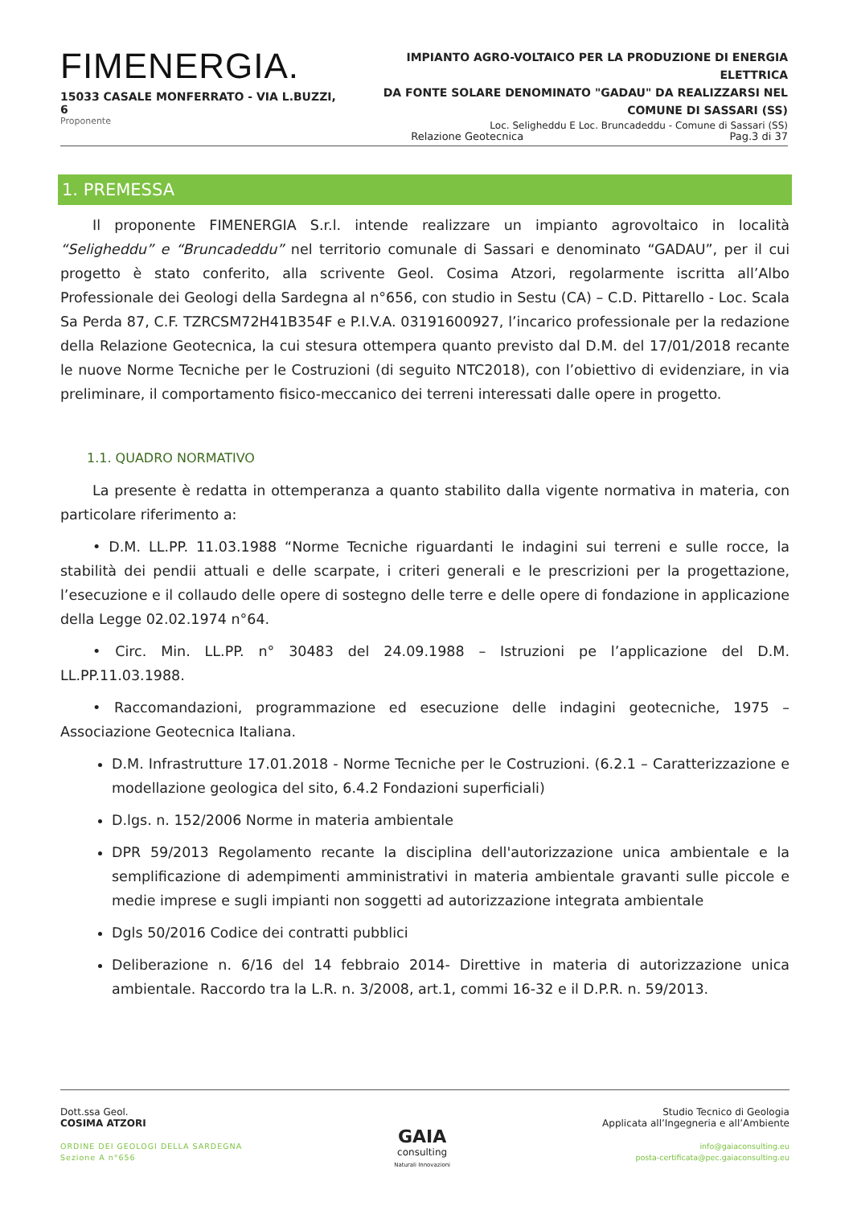FIMENERGIA.
15033 CASALE MONFERRATO - VIA L.BUZZI, 6
Proponente
IMPIANTO AGRO-VOLTAICO PER LA PRODUZIONE DI ENERGIA ELETTRICA
DA FONTE SOLARE DENOMINATO "GADAU" DA REALIZZARSI NEL
COMUNE DI SASSARI (SS)
Loc. Seligheddu E Loc. Bruncadeddu - Comune di Sassari (SS)
Relazione Geotecnica Pag.3 di 37
1. PREMESSA
Il proponente FIMENERGIA S.r.l. intende realizzare un impianto agrovoltaico in località “Seligheddu” e “Bruncadeddu” nel territorio comunale di Sassari e denominato “GADAU”, per il cui progetto è stato conferito, alla scrivente Geol. Cosima Atzori, regolarmente iscritta all’Albo Professionale dei Geologi della Sardegna al n°656, con studio in Sestu (CA) – C.D. Pittarello - Loc. Scala Sa Perda 87, C.F. TZRCSM72H41B354F e P.I.V.A. 03191600927, l’incarico professionale per la redazione della Relazione Geotecnica, la cui stesura ottempera quanto previsto dal D.M. del 17/01/2018 recante le nuove Norme Tecniche per le Costruzioni (di seguito NTC2018), con l’obiettivo di evidenziare, in via preliminare, il comportamento fisico-meccanico dei terreni interessati dalle opere in progetto.
1.1. QUADRO NORMATIVO
La presente è redatta in ottemperanza a quanto stabilito dalla vigente normativa in materia, con particolare riferimento a:
• D.M. LL.PP. 11.03.1988 “Norme Tecniche riguardanti le indagini sui terreni e sulle rocce, la stabilità dei pendii attuali e delle scarpate, i criteri generali e le prescrizioni per la progettazione, l’esecuzione e il collaudo delle opere di sostegno delle terre e delle opere di fondazione in applicazione della Legge 02.02.1974 n°64.
• Circ. Min. LL.PP. n° 30483 del 24.09.1988 – Istruzioni pe l’applicazione del D.M. LL.PP.11.03.1988.
• Raccomandazioni, programmazione ed esecuzione delle indagini geotecniche, 1975 – Associazione Geotecnica Italiana.
D.M. Infrastrutture 17.01.2018 - Norme Tecniche per le Costruzioni. (6.2.1 – Caratterizzazione e modellazione geologica del sito, 6.4.2 Fondazioni superficiali)
D.lgs. n. 152/2006 Norme in materia ambientale
DPR 59/2013 Regolamento recante la disciplina dell'autorizzazione unica ambientale e la semplificazione di adempimenti amministrativi in materia ambientale gravanti sulle piccole e medie imprese e sugli impianti non soggetti ad autorizzazione integrata ambientale
Dgls 50/2016 Codice dei contratti pubblici
Deliberazione n. 6/16 del 14 febbraio 2014- Direttive in materia di autorizzazione unica ambientale. Raccordo tra la L.R. n. 3/2008, art.1, commi 16-32 e il D.P.R. n. 59/2013.
Dott.ssa Geol.
COSIMA ATZORI
ORDINE DEI GEOLOGI DELLA SARDEGNA
Sezione A n°656
GAIA
consulting
Naturali Innovazioni
Studio Tecnico di Geologia
Applicata all’Ingegneria e all’Ambiente
info@gaiaconsulting.eu
posta-certificata@pec.gaiaconsulting.eu